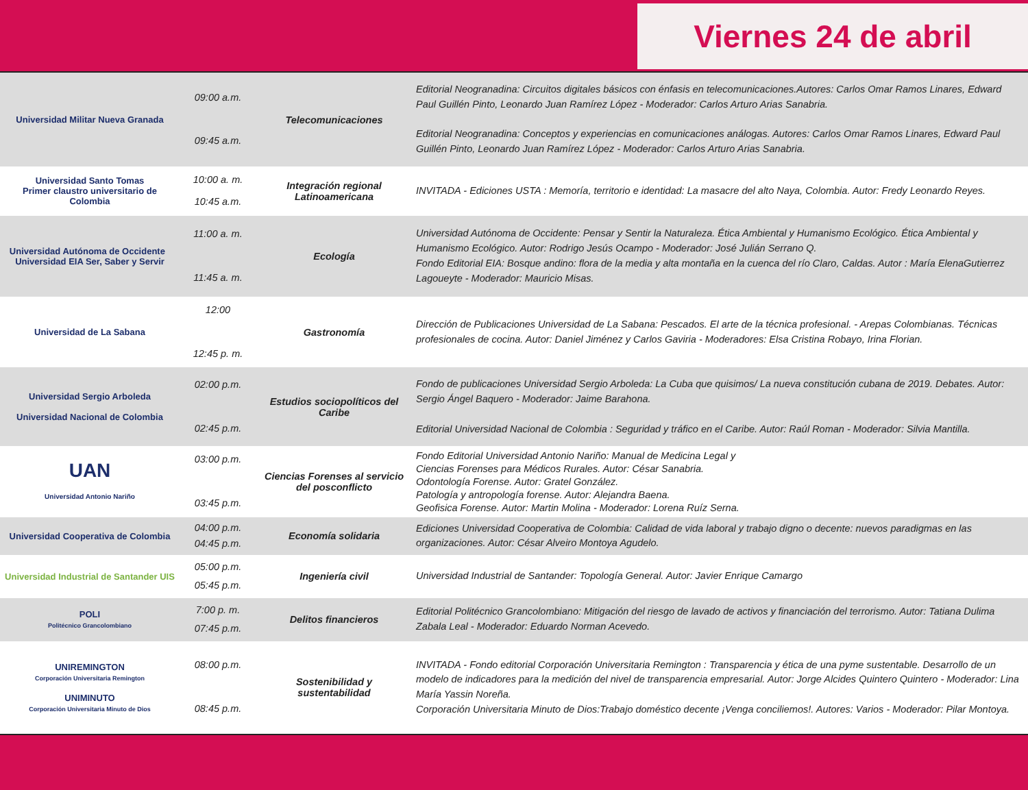Viernes 24 de abril
| Universidad Militar Nueva Granada | 09:00 a.m. 09:45 a.m. | Telecomunicaciones | Editorial Neogranadina: Circuitos digitales básicos con énfasis en telecomunicaciones.Autores: Carlos Omar Ramos Linares, Edward Paul Guillén Pinto, Leonardo Juan Ramírez López - Moderador: Carlos Arturo Arias Sanabria. Editorial Neogranadina: Conceptos y experiencias en comunicaciones análogas. Autores: Carlos Omar Ramos Linares, Edward Paul Guillén Pinto, Leonardo Juan Ramírez López - Moderador: Carlos Arturo Arias Sanabria. |
| Universidad Santo Tomas Primer claustro universitario de Colombia | 10:00 a. m. 10:45 a.m. | Integración regional Latinoamericana | INVITADA - Ediciones USTA : Memoría, territorio e identidad: La masacre del alto Naya, Colombia. Autor: Fredy Leonardo Reyes. |
| Universidad Autónoma de Occidente Universidad EIA Ser, Saber y Servir | 11:00 a. m. 11:45 a. m. | Ecología | Universidad Autónoma de Occidente: Pensar y Sentir la Naturaleza. Ética Ambiental y Humanismo Ecológico. Ética Ambiental y Humanismo Ecológico. Autor: Rodrigo Jesús Ocampo - Moderador: José Julián Serrano Q. Fondo Editorial EIA: Bosque andino: flora de la media y alta montaña en la cuenca del río Claro, Caldas. Autor : María ElenaGutierrez Lagoueyte - Moderador: Mauricio Misas. |
| Universidad de La Sabana | 12:00 12:45 p. m. | Gastronomía | Dirección de Publicaciones Universidad de La Sabana: Pescados. El arte de la técnica profesional. - Arepas Colombianas. Técnicas profesionales de cocina. Autor: Daniel Jiménez y Carlos Gaviria - Moderadores: Elsa Cristina Robayo, Irina Florian. |
| Universidad Sergio Arboleda Universidad Nacional de Colombia | 02:00 p.m. 02:45 p.m. | Estudios sociopolíticos del Caribe | Fondo de publicaciones Universidad Sergio Arboleda: La Cuba que quisimos/ La nueva constitución cubana de 2019. Debates. Autor: Sergio Ángel Baquero - Moderador: Jaime Barahona. Editorial Universidad Nacional de Colombia : Seguridad y tráfico en el Caribe. Autor: Raúl Roman - Moderador: Silvia Mantilla. |
| UAN Universidad Antonio Nariño | 03:00 p.m. 03:45 p.m. | Ciencias Forenses al servicio del posconflicto | Fondo Editorial Universidad Antonio Nariño: Manual de Medicina Legal y Ciencias Forenses para Médicos Rurales. Autor: César Sanabria. Odontología Forense. Autor: Gratel González. Patología y antropología forense. Autor: Alejandra Baena. Geofisica Forense. Autor: Martin Molina - Moderador: Lorena Ruíz Serna. |
| Universidad Cooperativa de Colombia | 04:00 p.m. 04:45 p.m. | Economía solidaria | Ediciones Universidad Cooperativa de Colombia: Calidad de vida laboral y trabajo digno o decente: nuevos paradigmas en las organizaciones. Autor: César Alveiro Montoya Agudelo. |
| Universidad Industrial de Santander UIS | 05:00 p.m. 05:45 p.m. | Ingeniería civil | Universidad Industrial de Santander: Topología General. Autor: Javier Enrique Camargo |
| POLI Politécnico Grancolombiano | 7:00 p. m. 07:45 p.m. | Delitos financieros | Editorial Politécnico Grancolombiano: Mitigación del riesgo de lavado de activos y financiación del terrorismo. Autor: Tatiana Dulima Zabala Leal - Moderador: Eduardo Norman Acevedo. |
| UNIREMINGTON Corporación Universitaria Remington UNIMINUTO Corporación Universitaria Minuto de Dios | 08:00 p.m. 08:45 p.m. | Sostenibilidad y sustentabilidad | INVITADA - Fondo editorial Corporación Universitaria Remington : Transparencia y ética de una pyme sustentable. Desarrollo de un modelo de indicadores para la medición del nivel de transparencia empresarial. Autor: Jorge Alcides Quintero Quintero - Moderador: Lina María Yassin Noreña. Corporación Universitaria Minuto de Dios:Trabajo doméstico decente ¡Venga conciliemos!. Autores: Varios - Moderador: Pilar Montoya. |